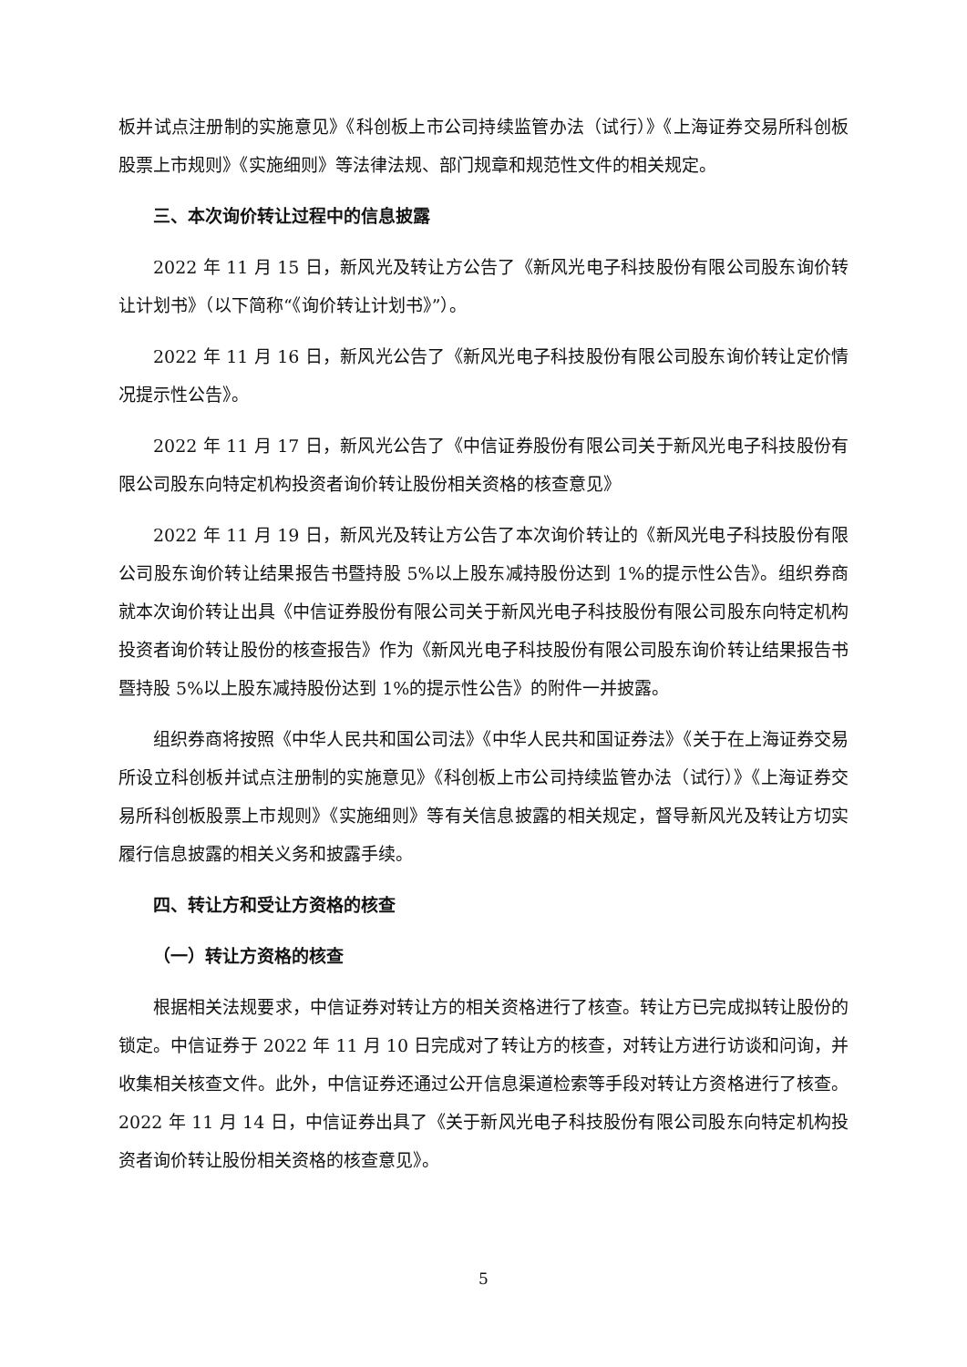板并试点注册制的实施意见》《科创板上市公司持续监管办法（试行）》《上海证券交易所科创板股票上市规则》《实施细则》等法律法规、部门规章和规范性文件的相关规定。
三、本次询价转让过程中的信息披露
2022 年 11 月 15 日，新风光及转让方公告了《新风光电子科技股份有限公司股东询价转让计划书》（以下简称“《询价转让计划书》”）。
2022 年 11 月 16 日，新风光公告了《新风光电子科技股份有限公司股东询价转让定价情况提示性公告》。
2022 年 11 月 17 日，新风光公告了《中信证券股份有限公司关于新风光电子科技股份有限公司股东向特定机构投资者询价转让股份相关资格的核查意见》
2022 年 11 月 19 日，新风光及转让方公告了本次询价转让的《新风光电子科技股份有限公司股东询价转让结果报告书暨持股 5%以上股东减持股份达到 1%的提示性公告》。组织券商就本次询价转让出具《中信证券股份有限公司关于新风光电子科技股份有限公司股东向特定机构投资者询价转让股份的核查报告》作为《新风光电子科技股份有限公司股东询价转让结果报告书暨持股 5%以上股东减持股份达到 1%的提示性公告》的附件一并披露。
组织券商将按照《中华人民共和国公司法》《中华人民共和国证券法》《关于在上海证券交易所设立科创板并试点注册制的实施意见》《科创板上市公司持续监管办法（试行）》《上海证券交易所科创板股票上市规则》《实施细则》等有关信息披露的相关规定，督导新风光及转让方切实履行信息披露的相关义务和披露手续。
四、转让方和受让方资格的核查
（一）转让方资格的核查
根据相关法规要求，中信证券对转让方的相关资格进行了核查。转让方已完成拟转让股份的锁定。中信证券于 2022 年 11 月 10 日完成对了转让方的核查，对转让方进行访谈和问询，并收集相关核查文件。此外，中信证券还通过公开信息渠道检索等手段对转让方资格进行了核查。2022 年 11 月 14 日，中信证券出具了《关于新风光电子科技股份有限公司股东向特定机构投资者询价转让股份相关资格的核查意见》。
5